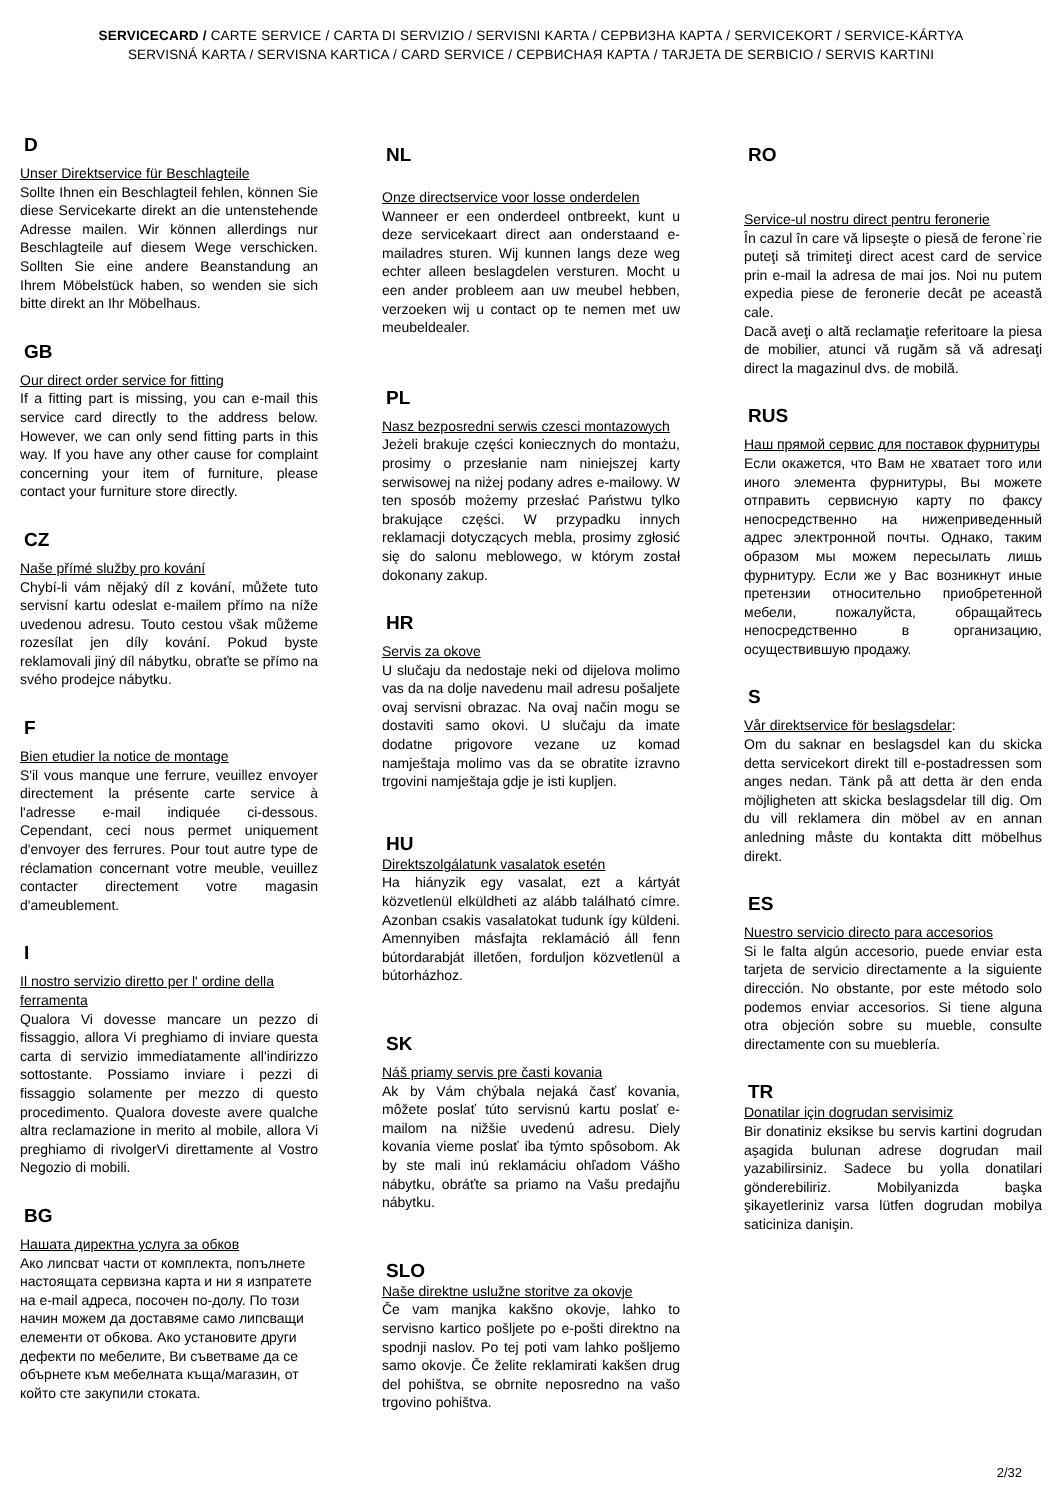SERVICECARD / CARTE SERVICE / CARTA DI SERVIZIO / SERVISNI KARTA / СЕРВИЗНА КАРТА / SERVICEKORT / SERVICE-KÁRTYA
SERVISNÁ KARTA / SERVISNA KARTICA / CARD SERVICE / СЕРВИСНАЯ КАРТА / TARJETA DE SERBICIO / SERVIS KARTINI
D
Unser Direktservice für Beschlagteile
Sollte Ihnen ein Beschlagteil fehlen, können Sie diese Servicekarte direkt an die untenstehende Adresse mailen. Wir können allerdings nur Beschlagteile auf diesem Wege verschicken. Sollten Sie eine andere Beanstandung an Ihrem Möbelstück haben, so wenden sie sich bitte direkt an Ihr Möbelhaus.
GB
Our direct order service for fitting
If a fitting part is missing, you can e-mail this service card directly to the address below. However, we can only send fitting parts in this way. If you have any other cause for complaint concerning your item of furniture, please contact your furniture store directly.
CZ
Naše přímé služby pro kování
Chybí-li vám nějaký díl z kování, můžete tuto servisní kartu odeslat e-mailem přímo na níže uvedenou adresu. Touto cestou však můžeme rozesílat jen díly kování. Pokud byste reklamovali jiný díl nábytku, obraťte se přímo na svého prodejce nábytku.
F
Bien etudier la notice de montage
S'il vous manque une ferrure, veuillez envoyer directement la présente carte service à l'adresse e-mail indiquée ci-dessous. Cependant, ceci nous permet uniquement d'envoyer des ferrures. Pour tout autre type de réclamation concernant votre meuble, veuillez contacter directement votre magasin d'ameublement.
I
Il nostro servizio diretto per l' ordine della ferramenta
Qualora Vi dovesse mancare un pezzo di fissaggio, allora Vi preghiamo di inviare questa carta di servizio immediatamente all'indirizzo sottostante. Possiamo inviare i pezzi di fissaggio solamente per mezzo di questo procedimento. Qualora doveste avere qualche altra reclamazione in merito al mobile, allora Vi preghiamo di rivolgerVi direttamente al Vostro Negozio di mobili.
BG
Нашата директна услуга за обков
Ако липсват части от комплекта, попълнете настоящата сервизна карта и ни я изпратете на e-mail адреса, посочен по-долу. По този начин можем да доставяме само липсващи елементи от обкова. Ако установите други дефекти по мебелите, Ви съветваме да се обърнете към мебелната къща/магазин, от който сте закупили стоката.
NL
Onze directservice voor losse onderdelen
Wanneer er een onderdeel ontbreekt, kunt u deze servicekaart direct aan onderstaand e-mailadres sturen. Wij kunnen langs deze weg echter alleen beslagdelen versturen. Mocht u een ander probleem aan uw meubel hebben, verzoeken wij u contact op te nemen met uw meubeldealer.
PL
Nasz bezposredni serwis czesci montazowych
Jeżeli brakuje części koniecznych do montażu, prosimy o przesłanie nam niniejszej karty serwisowej na niżej podany adres e-mailowy. W ten sposób możemy przesłać Państwu tylko brakujące części. W przypadku innych reklamacji dotyczących mebla, prosimy zgłosić się do salonu meblowego, w którym został dokonany zakup.
HR
Servis za okove
U slučaju da nedostaje neki od dijelova molimo vas da na dolje navedenu mail adresu pošaljete ovaj servisni obrazac. Na ovaj način mogu se dostaviti samo okovi. U slučaju da imate dodatne prigovore vezane uz komad namještaja molimo vas da se obratite izravno trgovini namještaja gdje je isti kupljen.
HU
Direktszolgálatunk vasalatok esetén
Ha hiányzik egy vasalat, ezt a kártyát közvetlenül elküldheti az alább található címre. Azonban csakis vasalatokat tudunk így küldeni. Amennyiben másfajta reklamáció áll fenn bútordarabját illetően, forduljon közvetlenül a bútorházhoz.
SK
Náš priamy servis pre časti kovania
Ak by Vám chýbala nejaká časť kovania, môžete poslať túto servisnú kartu poslať e-mailom na nižšie uvedenú adresu. Diely kovania vieme poslať iba týmto spôsobom. Ak by ste mali inú reklamáciu ohľadom Vášho nábytku, obráťte sa priamo na Vašu predajňu nábytku.
SLO
Naše direktne uslužne storitve za okovje
Če vam manjka kakšno okovje, lahko to servisno kartico pošljete po e-pošti direktno na spodnji naslov. Po tej poti vam lahko pošljemo samo okovje. Če želite reklamirati kakšen drug del pohištva, se obrnite neposredno na vašo trgovino pohištva.
RO
Service-ul nostru direct pentru feronerie
În cazul în care vă lipseşte o piesă de ferone`rie puteţi să trimiteţi direct acest card de service prin e-mail la adresa de mai jos. Noi nu putem expedia piese de feronerie decât pe această cale.
Dacă aveţi o altă reclamaţie referitoare la piesa de mobilier, atunci vă rugăm să vă adresaţi direct la magazinul dvs. de mobilă.
RUS
Наш прямой сервис для поставок фурнитуры
Если окажется, что Вам не хватает того или иного элемента фурнитуры, Вы можете отправить сервисную карту по факсу непосредственно на нижеприведенный адрес электронной почты. Однако, таким образом мы можем пересылать лишь фурнитуру. Если же у Вас возникнут иные претензии относительно приобретенной мебели, пожалуйста, обращайтесь непосредственно в организацию, осуществившую продажу.
S
Vår direktservice för beslagsdelar:
Om du saknar en beslagsdel kan du skicka detta servicekort direkt till e-postadressen som anges nedan. Tänk på att detta är den enda möjligheten att skicka beslagsdelar till dig. Om du vill reklamera din möbel av en annan anledning måste du kontakta ditt möbelhus direkt.
ES
Nuestro servicio directo para accesorios
Si le falta algún accesorio, puede enviar esta tarjeta de servicio directamente a la siguiente dirección. No obstante, por este método solo podemos enviar accesorios. Si tiene alguna otra objeción sobre su mueble, consulte directamente con su mueblería.
TR
Donatilar için dogrudan servisimiz
Bir donatiniz eksikse bu servis kartini dogrudan aşagida bulunan adrese dogrudan mail yazabilirsiniz. Sadece bu yolla donatilari gönderebiliriz. Mobilyanizda başka şikayetleriniz varsa lütfen dogrudan mobilya saticiniza danişin.
2/32